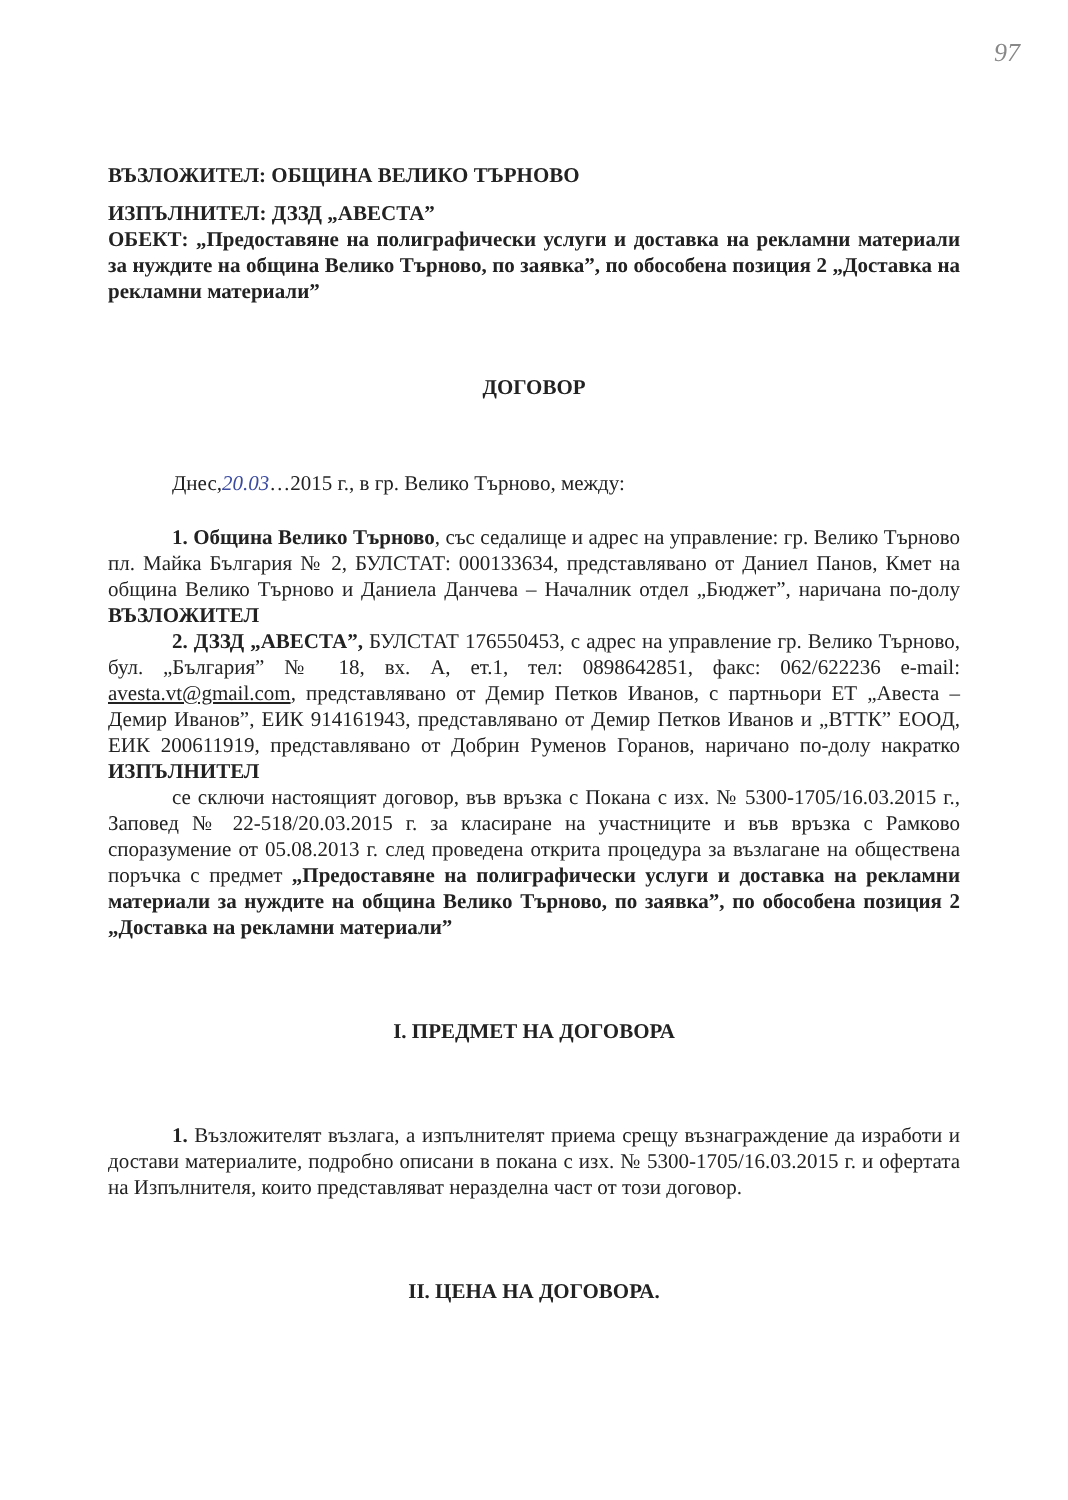97
ВЪЗЛОЖИТЕЛ: ОБЩИНА ВЕЛИКО ТЪРНОВО
ИЗПЪЛНИТЕЛ: ДЗЗД „АВЕСТА”
ОБЕКТ: „Предоставяне на полиграфически услуги и доставка на рекламни материали за нуждите на община Велико Търново, по заявка”, по обособена позиция 2 „Доставка на рекламни материали”
ДОГОВОР
Днес,20.03…2015 г., в гр. Велико Търново, между:
1. Община Велико Търново, със седалище и адрес на управление: гр. Велико Търново пл. Майка България № 2, БУЛСТАТ: 000133634, представлявано от Даниел Панов, Кмет на община Велико Търново и Даниела Данчева – Началник отдел „Бюджет”, наричана по-долу ВЪЗЛОЖИТЕЛ
2. ДЗЗД „АВЕСТА”, БУЛСТАТ 176550453, с адрес на управление гр. Велико Търново, бул. „България” № 18, вх. А, ет.1, тел: 0898642851, факс: 062/622236 e-mail: avesta.vt@gmail.com, представлявано от Демир Петков Иванов, с партньори ЕТ „Авеста – Демир Иванов”, ЕИК 914161943, представлявано от Демир Петков Иванов и „ВТТК” ЕООД, ЕИК 200611919, представлявано от Добрин Руменов Горанов, наричано по-долу накратко ИЗПЪЛНИТЕЛ
се сключи настоящият договор, във връзка с Покана с изх. № 5300-1705/16.03.2015 г., Заповед № 22-518/20.03.2015 г. за класиране на участниците и във връзка с Рамково споразумение от 05.08.2013 г. след проведена открита процедура за възлагане на обществена поръчка с предмет „Предоставяне на полиграфически услуги и доставка на рекламни материали за нуждите на община Велико Търново, по заявка”, по обособена позиция 2 „Доставка на рекламни материали”
I. ПРЕДМЕТ НА ДОГОВОРА
1. Възложителят възлага, а изпълнителят приема срещу възнаграждение да изработи и достави материалите, подробно описани в покана с изх. № 5300-1705/16.03.2015 г. и офертата на Изпълнителя, които представляват неразделна част от този договор.
II. ЦЕНА НА ДОГОВОРА.